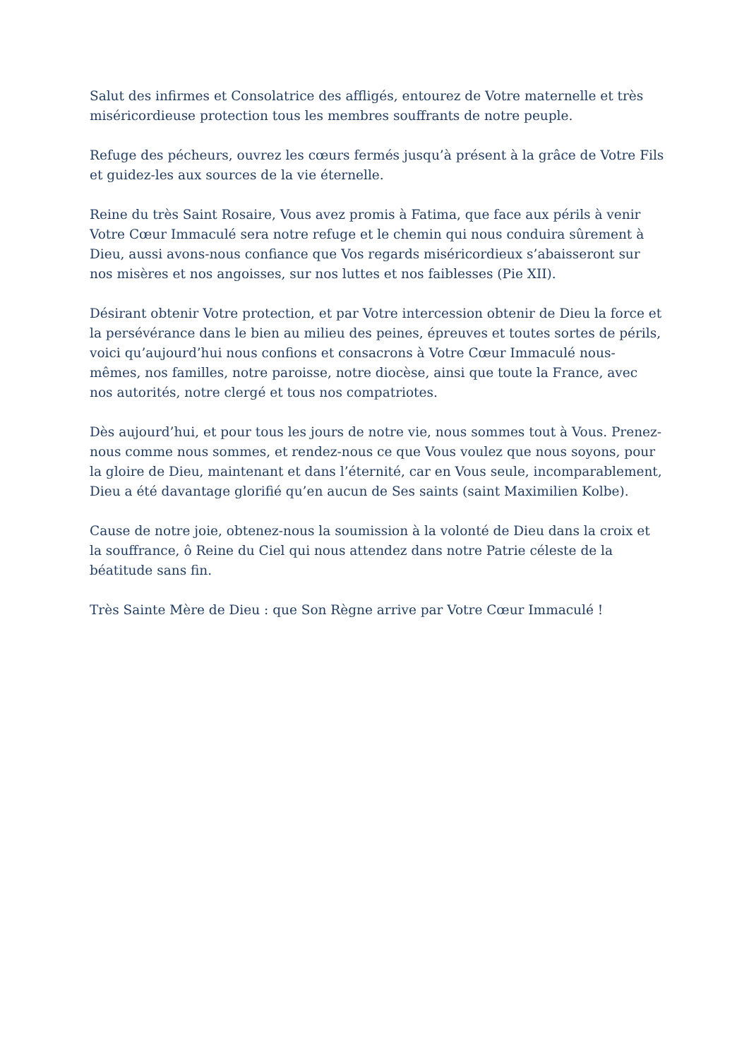Salut des infirmes et Consolatrice des affligés, entourez de Votre maternelle et très miséricordieuse protection tous les membres souffrants de notre peuple.
Refuge des pécheurs, ouvrez les cœurs fermés jusqu’à présent à la grâce de Votre Fils et guidez-les aux sources de la vie éternelle.
Reine du très Saint Rosaire, Vous avez promis à Fatima, que face aux périls à venir Votre Cœur Immaculé sera notre refuge et le chemin qui nous conduira sûrement à Dieu, aussi avons-nous confiance que Vos regards miséricordieux s’abaisseront sur nos misères et nos angoisses, sur nos luttes et nos faiblesses (Pie XII).
Désirant obtenir Votre protection, et par Votre intercession obtenir de Dieu la force et la persévérance dans le bien au milieu des peines, épreuves et toutes sortes de périls, voici qu’aujourd’hui nous confions et consacrons à Votre Cœur Immaculé nous-mêmes, nos familles, notre paroisse, notre diocèse, ainsi que toute la France, avec nos autorités, notre clergé et tous nos compatriotes.
Dès aujourd’hui, et pour tous les jours de notre vie, nous sommes tout à Vous. Prenez-nous comme nous sommes, et rendez-nous ce que Vous voulez que nous soyons, pour la gloire de Dieu, maintenant et dans l’éternité, car en Vous seule, incomparablement, Dieu a été davantage glorifié qu’en aucun de Ses saints (saint Maximilien Kolbe).
Cause de notre joie, obtenez-nous la soumission à la volonté de Dieu dans la croix et la souffrance, ô Reine du Ciel qui nous attendez dans notre Patrie céleste de la béatitude sans fin.
Très Sainte Mère de Dieu : que Son Règne arrive par Votre Cœur Immaculé !